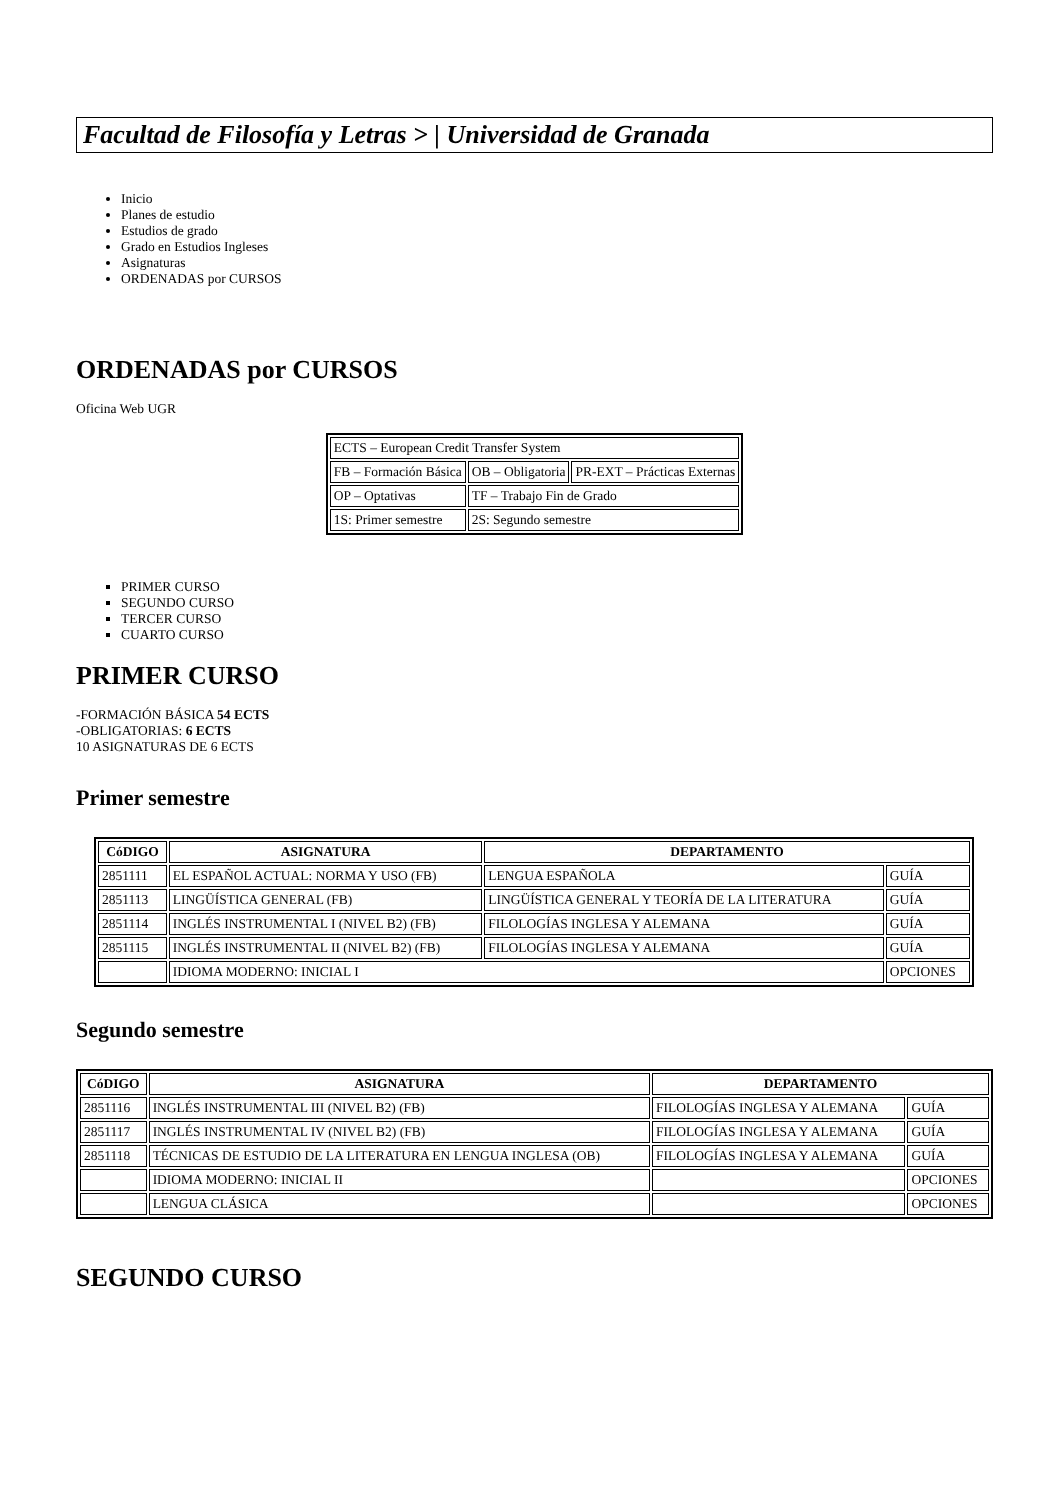Facultad de Filosofía y Letras > | Universidad de Granada
Inicio
Planes de estudio
Estudios de grado
Grado en Estudios Ingleses
Asignaturas
ORDENADAS por CURSOS
ORDENADAS por CURSOS
Oficina Web UGR
| ECTS – European Credit Transfer System | | |
| FB – Formación Básica | OB – Obligatoria | PR-EXT – Prácticas Externas |
| OP – Optativas | TF – Trabajo Fin de Grado | |
| 1S: Primer semestre | 2S: Segundo semestre | |
PRIMER CURSO
SEGUNDO CURSO
TERCER CURSO
CUARTO CURSO
PRIMER CURSO
-FORMACIÓN BÁSICA 54 ECTS
-OBLIGATORIAS: 6 ECTS
10 ASIGNATURAS DE 6 ECTS
Primer semestre
| CóDIGO | ASIGNATURA | DEPARTAMENTO | |
| --- | --- | --- | --- |
| 2851111 | EL ESPAÑOL ACTUAL: NORMA Y USO (FB) | LENGUA ESPAÑOLA | GUÍA |
| 2851113 | LINGÜÍSTICA GENERAL (FB) | LINGÜÍSTICA GENERAL Y TEORÍA DE LA LITERATURA | GUÍA |
| 2851114 | INGLÉS INSTRUMENTAL I (NIVEL B2) (FB) | FILOLOGÍAS INGLESA Y ALEMANA | GUÍA |
| 2851115 | INGLÉS INSTRUMENTAL II (NIVEL B2) (FB) | FILOLOGÍAS INGLESA Y ALEMANA | GUÍA |
| | IDIOMA MODERNO: INICIAL I | | OPCIONES |
Segundo semestre
| CóDIGO | ASIGNATURA | DEPARTAMENTO | |
| --- | --- | --- | --- |
| 2851116 | INGLÉS INSTRUMENTAL III (NIVEL B2) (FB) | FILOLOGÍAS INGLESA Y ALEMANA | GUÍA |
| 2851117 | INGLÉS INSTRUMENTAL IV (NIVEL B2) (FB) | FILOLOGÍAS INGLESA Y ALEMANA | GUÍA |
| 2851118 | TÉCNICAS DE ESTUDIO DE LA LITERATURA EN LENGUA INGLESA (OB) | FILOLOGÍAS INGLESA Y ALEMANA | GUÍA |
| | IDIOMA MODERNO: INICIAL II | | OPCIONES |
| | LENGUA CLÁSICA | | OPCIONES |
SEGUNDO CURSO